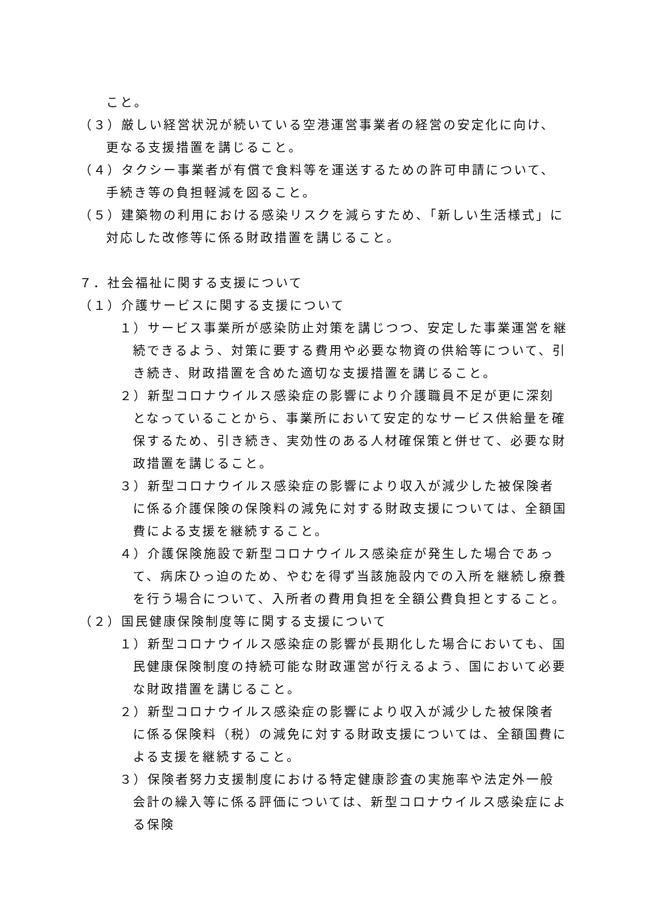こと。
（３）厳しい経営状況が続いている空港運営事業者の経営の安定化に向け、更なる支援措置を講じること。
（４）タクシー事業者が有償で食料等を運送するための許可申請について、手続き等の負担軽減を図ること。
（５）建築物の利用における感染リスクを減らすため、「新しい生活様式」に対応した改修等に係る財政措置を講じること。
７．社会福祉に関する支援について
（１）介護サービスに関する支援について
１）サービス事業所が感染防止対策を講じつつ、安定した事業運営を継続できるよう、対策に要する費用や必要な物資の供給等について、引き続き、財政措置を含めた適切な支援措置を講じること。
２）新型コロナウイルス感染症の影響により介護職員不足が更に深刻となっていることから、事業所において安定的なサービス供給量を確保するため、引き続き、実効性のある人材確保策と併せて、必要な財政措置を講じること。
３）新型コロナウイルス感染症の影響により収入が減少した被保険者に係る介護保険の保険料の減免に対する財政支援については、全額国費による支援を継続すること。
４）介護保険施設で新型コロナウイルス感染症が発生した場合であって、病床ひっ迫のため、やむを得ず当該施設内での入所を継続し療養を行う場合について、入所者の費用負担を全額公費負担とすること。
（２）国民健康保険制度等に関する支援について
１）新型コロナウイルス感染症の影響が長期化した場合においても、国民健康保険制度の持続可能な財政運営が行えるよう、国において必要な財政措置を講じること。
２）新型コロナウイルス感染症の影響により収入が減少した被保険者に係る保険料（税）の減免に対する財政支援については、全額国費による支援を継続すること。
３）保険者努力支援制度における特定健康診査の実施率や法定外一般会計の繰入等に係る評価については、新型コロナウイルス感染症による保険